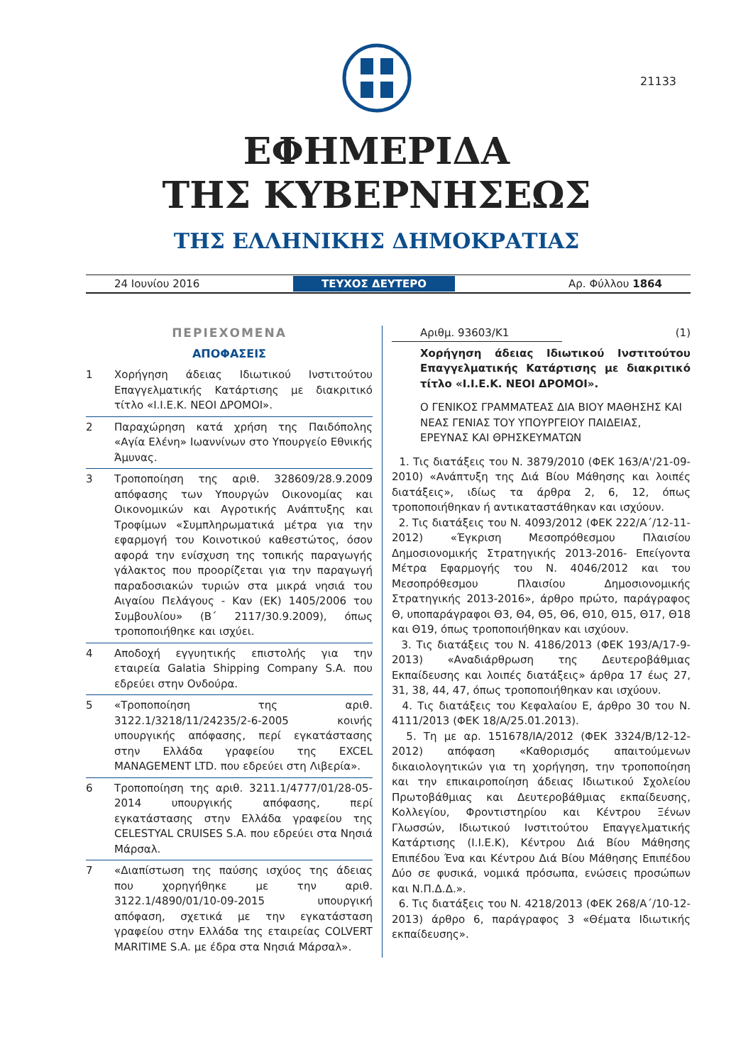21133
ΕΦΗΜΕΡΙΔΑ
ΤΗΣ ΚΥΒΕΡΝΗΣΕΩΣ
ΤΗΣ ΕΛΛΗΝΙΚΗΣ ΔΗΜΟΚΡΑΤΙΑΣ
24 Ιουνίου 2016 ΤΕΥΧΟΣ ΔΕΥΤΕΡΟ Αρ. Φύλλου 1864
ΠΕΡΙΕΧΟΜΕΝΑ
ΑΠΟΦΑΣΕΙΣ
1 Χορήγηση άδειας Ιδιωτικού Ινστιτούτου Επαγγελματικής Κατάρτισης με διακριτικό τίτλο «I.I.E.K. ΝΕΟΙ ΔΡΟΜΟΙ».
2 Παραχώρηση κατά χρήση της Παιδόπολης «Αγία Ελένη» Ιωαννίνων στο Υπουργείο Εθνικής Άμυνας.
3 Τροποποίηση της αριθ. 328609/28.9.2009 απόφασης των Υπουργών Οικονομίας και Οικονομικών και Αγροτικής Ανάπτυξης και Τροφίμων «Συμπληρωματικά μέτρα για την εφαρμογή του Κοινοτικού καθεστώτος, όσον αφορά την ενίσχυση της τοπικής παραγωγής γάλακτος που προορίζεται για την παραγωγή παραδοσιακών τυριών στα μικρά νησιά του Αιγαίου Πελάγους - Καν (ΕΚ) 1405/2006 του Συμβουλίου» (Β΄ 2117/30.9.2009), όπως τροποποιήθηκε και ισχύει.
4 Αποδοχή εγγυητικής επιστολής για την εταιρεία Galatia Shipping Company S.A. που εδρεύει στην Ονδούρα.
5 «Τροποποίηση της αριθ. 3122.1/3218/11/24235/2-6-2005 κοινής υπουργικής απόφασης, περί εγκατάστασης στην Ελλάδα γραφείου της EXCEL MANAGEMENT LTD. που εδρεύει στη Λιβερία».
6 Τροποποίηση της αριθ. 3211.1/4777/01/28-05-2014 υπουργικής απόφασης, περί εγκατάστασης στην Ελλάδα γραφείου της CELESTYAL CRUISES S.A. που εδρεύει στα Νησιά Μάρσαλ.
7 «Διαπίστωση της παύσης ισχύος της άδειας που χορηγήθηκε με την αριθ. 3122.1/4890/01/10-09-2015 υπουργική απόφαση, σχετικά με την εγκατάσταση γραφείου στην Ελλάδα της εταιρείας COLVERT MARITIME S.A. με έδρα στα Νησιά Μάρσαλ».
Αριθμ. 93603/Κ1 (1)
Χορήγηση άδειας Ιδιωτικού Ινστιτούτου Επαγγελματικής Κατάρτισης με διακριτικό τίτλο «I.I.E.K. ΝΕΟΙ ΔΡΟΜΟΙ».
Ο ΓΕΝΙΚΟΣ ΓΡΑΜΜΑΤΕΑΣ ΔΙΑ ΒΙΟΥ ΜΑΘΗΣΗΣ ΚΑΙ ΝΕΑΣ ΓΕΝΙΑΣ ΤΟΥ ΥΠΟΥΡΓΕΙΟΥ ΠΑΙΔΕΙΑΣ, ΕΡΕΥΝΑΣ ΚΑΙ ΘΡΗΣΚΕΥΜΑΤΩΝ
1. Τις διατάξεις του Ν. 3879/2010 (ΦΕΚ 163/Α'/21-09-2010) «Ανάπτυξη της Διά Βίου Μάθησης και λοιπές διατάξεις», ιδίως τα άρθρα 2, 6, 12, όπως τροποποιήθηκαν ή αντικαταστάθηκαν και ισχύουν.
2. Τις διατάξεις του Ν. 4093/2012 (ΦΕΚ 222/Α΄/12-11-2012) «Έγκριση Μεσοπρόθεσμου Πλαισίου Δημοσιονομικής Στρατηγικής 2013-2016- Επείγοντα Μέτρα Εφαρμογής του Ν. 4046/2012 και του Μεσοπρόθεσμου Πλαισίου Δημοσιονομικής Στρατηγικής 2013-2016», άρθρο πρώτο, παράγραφος Θ, υποπαράγραφοι Θ3, Θ4, Θ5, Θ6, Θ10, Θ15, Θ17, Θ18 και Θ19, όπως τροποποιήθηκαν και ισχύουν.
3. Τις διατάξεις του Ν. 4186/2013 (ΦΕΚ 193/Α/17-9-2013) «Αναδιάρθρωση της Δευτεροβάθμιας Εκπαίδευσης και λοιπές διατάξεις» άρθρα 17 έως 27, 31, 38, 44, 47, όπως τροποποιήθηκαν και ισχύουν.
4. Τις διατάξεις του Κεφαλαίου Ε, άρθρο 30 του Ν. 4111/2013 (ΦΕΚ 18/Α/25.01.2013).
5. Τη με αρ. 151678/ΙΑ/2012 (ΦΕΚ 3324/Β/12-12-2012) απόφαση «Καθορισμός απαιτούμενων δικαιολογητικών για τη χορήγηση, την τροποποίηση και την επικαιροποίηση άδειας Ιδιωτικού Σχολείου Πρωτοβάθμιας και Δευτεροβάθμιας εκπαίδευσης, Κολλεγίου, Φροντιστηρίου και Κέντρου Ξένων Γλωσσών, Ιδιωτικού Ινστιτούτου Επαγγελματικής Κατάρτισης (Ι.Ι.Ε.Κ), Κέντρου Διά Βίου Μάθησης Επιπέδου Ένα και Κέντρου Διά Βίου Μάθησης Επιπέδου Δύο σε φυσικά, νομικά πρόσωπα, ενώσεις προσώπων και Ν.Π.Δ.Δ.».
6. Τις διατάξεις του Ν. 4218/2013 (ΦΕΚ 268/Α΄/10-12-2013) άρθρο 6, παράγραφος 3 «Θέματα Ιδιωτικής εκπαίδευσης».